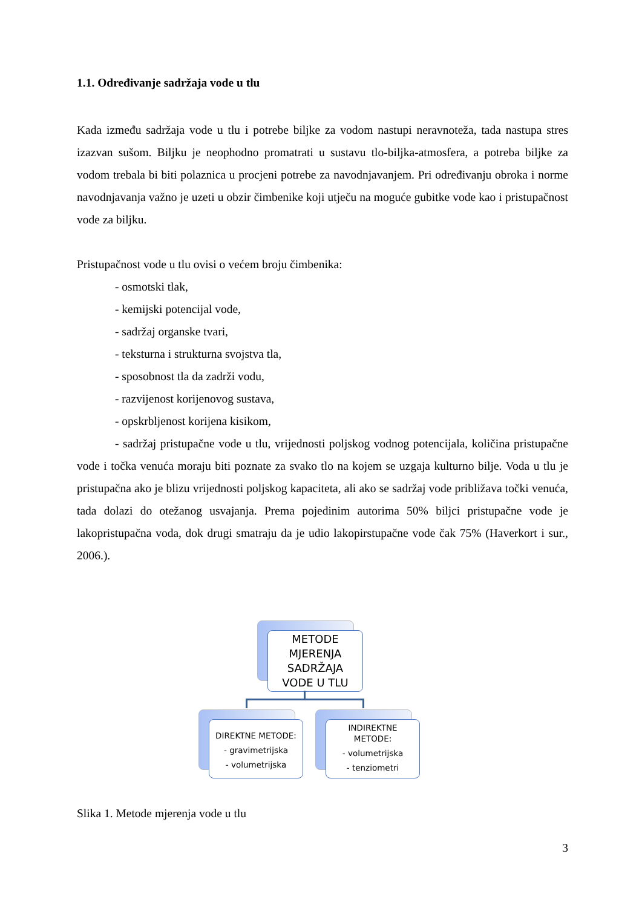1.1. Određivanje sadržaja vode u tlu
Kada između sadržaja vode u tlu i potrebe biljke za vodom nastupi neravnoteža, tada nastupa stres izazvan sušom. Biljku je neophodno promatrati u sustavu tlo-biljka-atmosfera, a potreba biljke za vodom trebala bi biti polaznica u procjeni potrebe za navodnjavanjem. Pri određivanju obroka i norme navodnjavanja važno je uzeti u obzir čimbenike koji utječu na moguće gubitke vode kao i pristupačnost vode za biljku.
Pristupačnost vode u tlu ovisi o većem broju čimbenika:
- osmotski tlak,
- kemijski potencijal vode,
- sadržaj organske tvari,
- teksturna i strukturna svojstva tla,
- sposobnost tla da zadrži vodu,
- razvijenost korijenovog sustava,
- opskrbljenost korijena kisikom,
- sadržaj pristupačne vode u tlu, vrijednosti poljskog vodnog potencijala, količina pristupačne vode i točka venuća moraju biti poznate za svako tlo na kojem se uzgaja kulturno bilje. Voda u tlu je pristupačna ako je blizu vrijednosti poljskog kapaciteta, ali ako se sadržaj vode približava točki venuća, tada dolazi do otežanog usvajanja. Prema pojedinim autorima 50% biljci pristupačne vode je lakopristupačna voda, dok drugi smatraju da je udio lakopirstupačne vode čak 75% (Haverkort i sur., 2006.).
METODE
MJERENJA
SADRŽAJA
VODE U TLU
DIREKTNE METODE:
- gravimetrijska
- volumetrijska
INDIREKTNE
METODE:
- volumetrijska
- tenziometri
Slika 1. Metode mjerenja vode u tlu
3